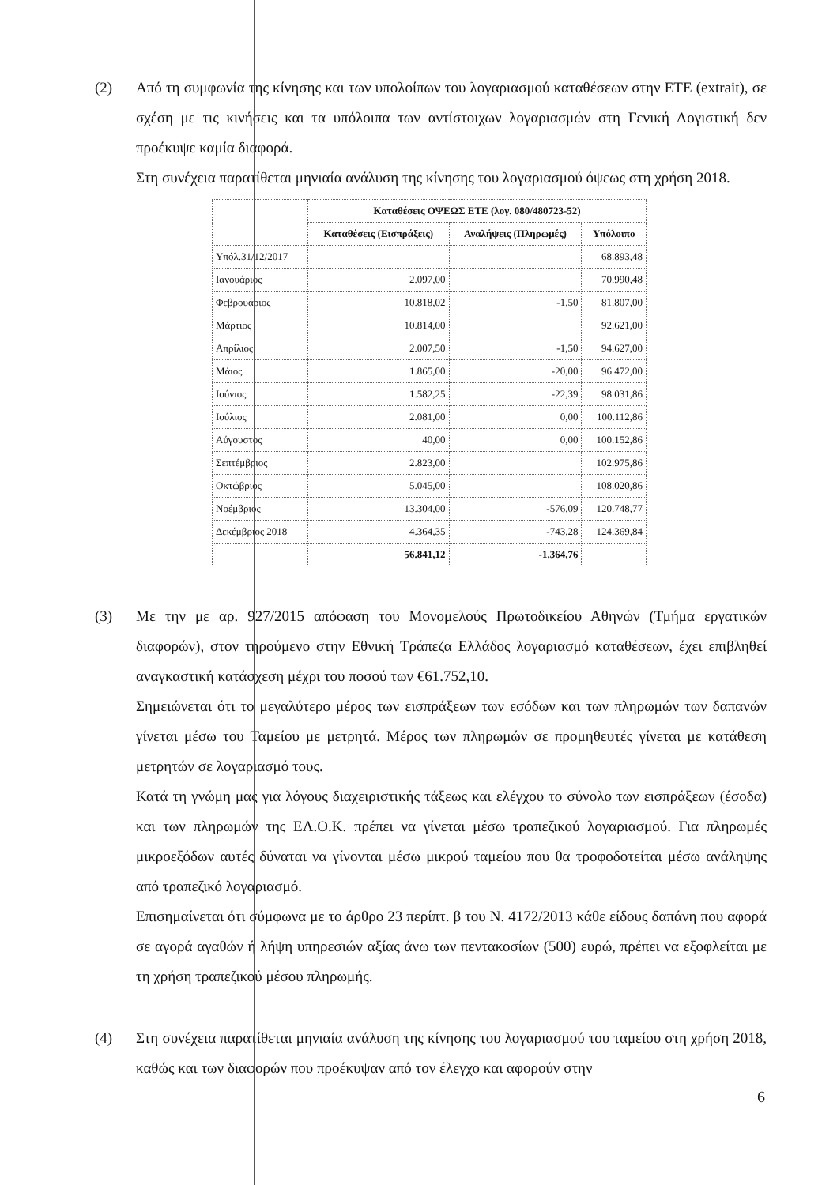(2) Από τη συμφωνία της κίνησης και των υπολοίπων του λογαριασμού καταθέσεων στην ΕΤΕ (extrait), σε σχέση με τις κινήσεις και τα υπόλοιπα των αντίστοιχων λογαριασμών στη Γενική Λογιστική δεν προέκυψε καμία διαφορά.
Στη συνέχεια παρατίθεται μηνιαία ανάλυση της κίνησης του λογαριασμού όψεως στη χρήση 2018.
| | Καταθέσεις ΟΨΕΩΣ ΕΤΕ (λογ. 080/480723-52) | | |
| --- | --- | --- | --- |
| | Καταθέσεις (Εισπράξεις) | Αναλήψεις (Πληρωμές) | Υπόλοιπο |
| Υπόλ.31/12/2017 | | | 68.893,48 |
| Ιανουάριος | 2.097,00 | | 70.990,48 |
| Φεβρουάριος | 10.818,02 | -1,50 | 81.807,00 |
| Μάρτιος | 10.814,00 | | 92.621,00 |
| Απρίλιος | 2.007,50 | -1,50 | 94.627,00 |
| Μάιος | 1.865,00 | -20,00 | 96.472,00 |
| Ιούνιος | 1.582,25 | -22,39 | 98.031,86 |
| Ιούλιος | 2.081,00 | 0,00 | 100.112,86 |
| Αύγουστος | 40,00 | 0,00 | 100.152,86 |
| Σεπτέμβριος | 2.823,00 | | 102.975,86 |
| Οκτώβριος | 5.045,00 | | 108.020,86 |
| Νοέμβριος | 13.304,00 | -576,09 | 120.748,77 |
| Δεκέμβριος 2018 | 4.364,35 | -743,28 | 124.369,84 |
| | 56.841,12 | -1.364,76 | |
(3) Με την με αρ. 927/2015 απόφαση του Μονομελούς Πρωτοδικείου Αθηνών (Τμήμα εργατικών διαφορών), στον τηρούμενο στην Εθνική Τράπεζα Ελλάδος λογαριασμό καταθέσεων, έχει επιβληθεί αναγκαστική κατάσχεση μέχρι του ποσού των €61.752,10.
Σημειώνεται ότι το μεγαλύτερο μέρος των εισπράξεων των εσόδων και των πληρωμών των δαπανών γίνεται μέσω του Ταμείου με μετρητά. Μέρος των πληρωμών σε προμηθευτές γίνεται με κατάθεση μετρητών σε λογαριασμό τους.
Κατά τη γνώμη μας για λόγους διαχειριστικής τάξεως και ελέγχου το σύνολο των εισπράξεων (έσοδα) και των πληρωμών της ΕΛ.Ο.Κ. πρέπει να γίνεται μέσω τραπεζικού λογαριασμού. Για πληρωμές μικροεξόδων αυτές δύναται να γίνονται μέσω μικρού ταμείου που θα τροφοδοτείται μέσω ανάληψης από τραπεζικό λογαριασμό.
Επισημαίνεται ότι σύμφωνα με το άρθρο 23 περίπτ. β του Ν. 4172/2013 κάθε είδους δαπάνη που αφορά σε αγορά αγαθών ή λήψη υπηρεσιών αξίας άνω των πεντακοσίων (500) ευρώ, πρέπει να εξοφλείται με τη χρήση τραπεζικού μέσου πληρωμής.
(4) Στη συνέχεια παρατίθεται μηνιαία ανάλυση της κίνησης του λογαριασμού του ταμείου στη χρήση 2018, καθώς και των διαφορών που προέκυψαν από τον έλεγχο και αφορούν στην
6